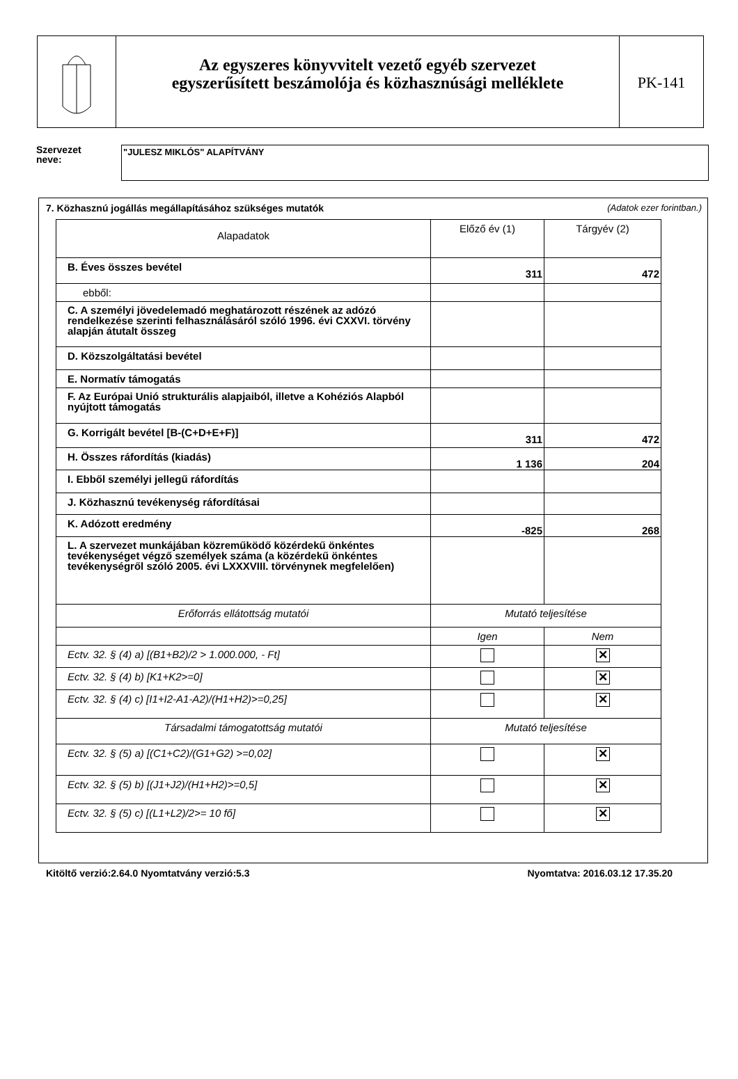Az egyszeres könyvvitelt vezető egyéb szervezet
egyszerűsített beszámolója és közhasznúsági melléklete
PK-141
Szervezet
neve:
"JULESZ MIKLÓS" ALAPÍTVÁNY
7. Közhasznú jogállás megállapításához szükséges mutatók (Adatok ezer forintban.)
| Alapadatok | Előző év (1) | Tárgyév (2) |
| --- | --- | --- |
| B. Éves összes bevétel | 311 | 472 |
| ebből: | | |
| C. A személyi jövedelemadó meghatározott részének az adózó rendelkezése szerinti felhasználásáról szóló 1996. évi CXXVI. törvény alapján átutalt összeg | | |
| D. Közszolgáltatási bevétel | | |
| E. Normatív támogatás | | |
| F. Az Európai Unió strukturális alapjaiból, illetve a Kohéziós Alapból nyújtott támogatás | | |
| G. Korrigált bevétel [B-(C+D+E+F)] | 311 | 472 |
| H. Összes ráfordítás (kiadás) | 1 136 | 204 |
| I. Ebből személyi jellegű ráfordítás | | |
| J. Közhasznú tevékenység ráfordításai | | |
| K. Adózott eredmény | -825 | 268 |
| L. A szervezet munkájában közreműködő közérdekű önkéntes tevékenységet végző személyek száma (a közérdekű önkéntes tevékenységről szóló 2005. évi LXXXVIII. törvénynek megfelelően) | | |
| Erőforrás ellátottság mutatói | Mutató teljesítése | |
| | Igen | Nem |
| Ectv. 32. § (4) a) [(B1+B2)/2 > 1.000.000, - Ft] | | ✕ |
| Ectv. 32. § (4) b) [K1+K2>=0] | | ✕ |
| Ectv. 32. § (4) c) [I1+I2-A1-A2)/(H1+H2)>=0,25] | | ✕ |
| Társadalmi támogatottság mutatói | Mutató teljesítése | |
| Ectv. 32. § (5) a) [(C1+C2)/(G1+G2) >=0,02] | | ✕ |
| Ectv. 32. § (5) b) [(J1+J2)/(H1+H2)>=0,5] | | ✕ |
| Ectv. 32. § (5) c) [(L1+L2)/2>= 10 fő] | | ✕ |
Kitöltő verzió:2.64.0 Nyomtatvány verzió:5.3 Nyomtatva: 2016.03.12 17.35.20